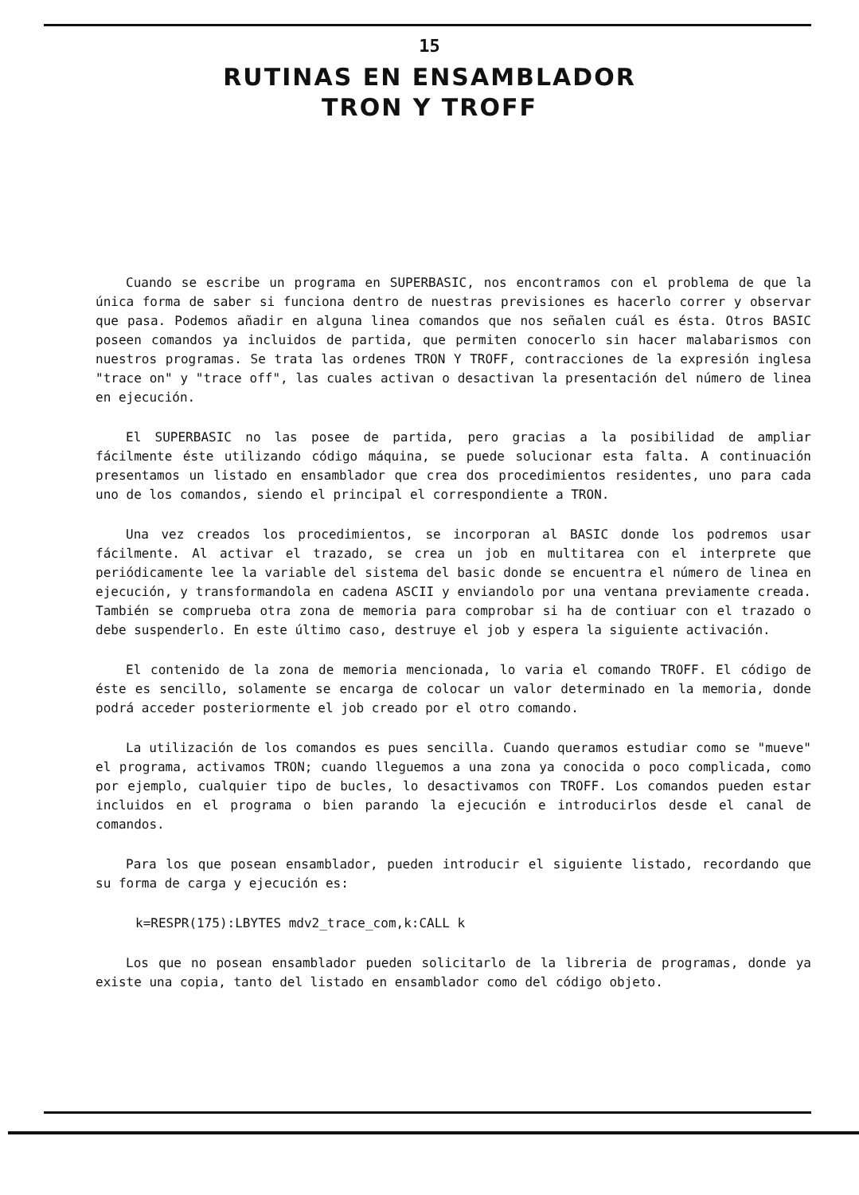15
RUTINAS EN ENSAMBLADOR
TRON Y TROFF
Cuando se escribe un programa en SUPERBASIC, nos encontramos con el problema de que la única forma de saber si funciona dentro de nuestras previsiones es hacerlo correr y observar que pasa. Podemos añadir en alguna linea comandos que nos señalen cuál es ésta. Otros BASIC poseen comandos ya incluidos de partida, que permiten conocerlo sin hacer malabarismos con nuestros programas. Se trata las ordenes TRON Y TROFF, contracciones de la expresión inglesa "trace on" y "trace off", las cuales activan o desactivan la presentación del número de linea en ejecución.
El SUPERBASIC no las posee de partida, pero gracias a la posibilidad de ampliar fácilmente éste utilizando código máquina, se puede solucionar esta falta. A continuación presentamos un listado en ensamblador que crea dos procedimientos residentes, uno para cada uno de los comandos, siendo el principal el correspondiente a TRON.
Una vez creados los procedimientos, se incorporan al BASIC donde los podremos usar fácilmente. Al activar el trazado, se crea un job en multitarea con el interprete que periódicamente lee la variable del sistema del basic donde se encuentra el número de linea en ejecución, y transformandola en cadena ASCII y enviandolo por una ventana previamente creada. También se comprueba otra zona de memoria para comprobar si ha de contiuar con el trazado o debe suspenderlo. En este último caso, destruye el job y espera la siguiente activación.
El contenido de la zona de memoria mencionada, lo varia el comando TROFF. El código de éste es sencillo, solamente se encarga de colocar un valor determinado en la memoria, donde podrá acceder posteriormente el job creado por el otro comando.
La utilización de los comandos es pues sencilla. Cuando queramos estudiar como se "mueve" el programa, activamos TRON; cuando lleguemos a una zona ya conocida o poco complicada, como por ejemplo, cualquier tipo de bucles, lo desactivamos con TROFF. Los comandos pueden estar incluidos en el programa o bien parando la ejecución e introducirlos desde el canal de comandos.
Para los que posean ensamblador, pueden introducir el siguiente listado, recordando que su forma de carga y ejecución es:
k=RESPR(175):LBYTES mdv2_trace_com,k:CALL k
Los que no posean ensamblador pueden solicitarlo de la libreria de programas, donde ya existe una copia, tanto del listado en ensamblador como del código objeto.